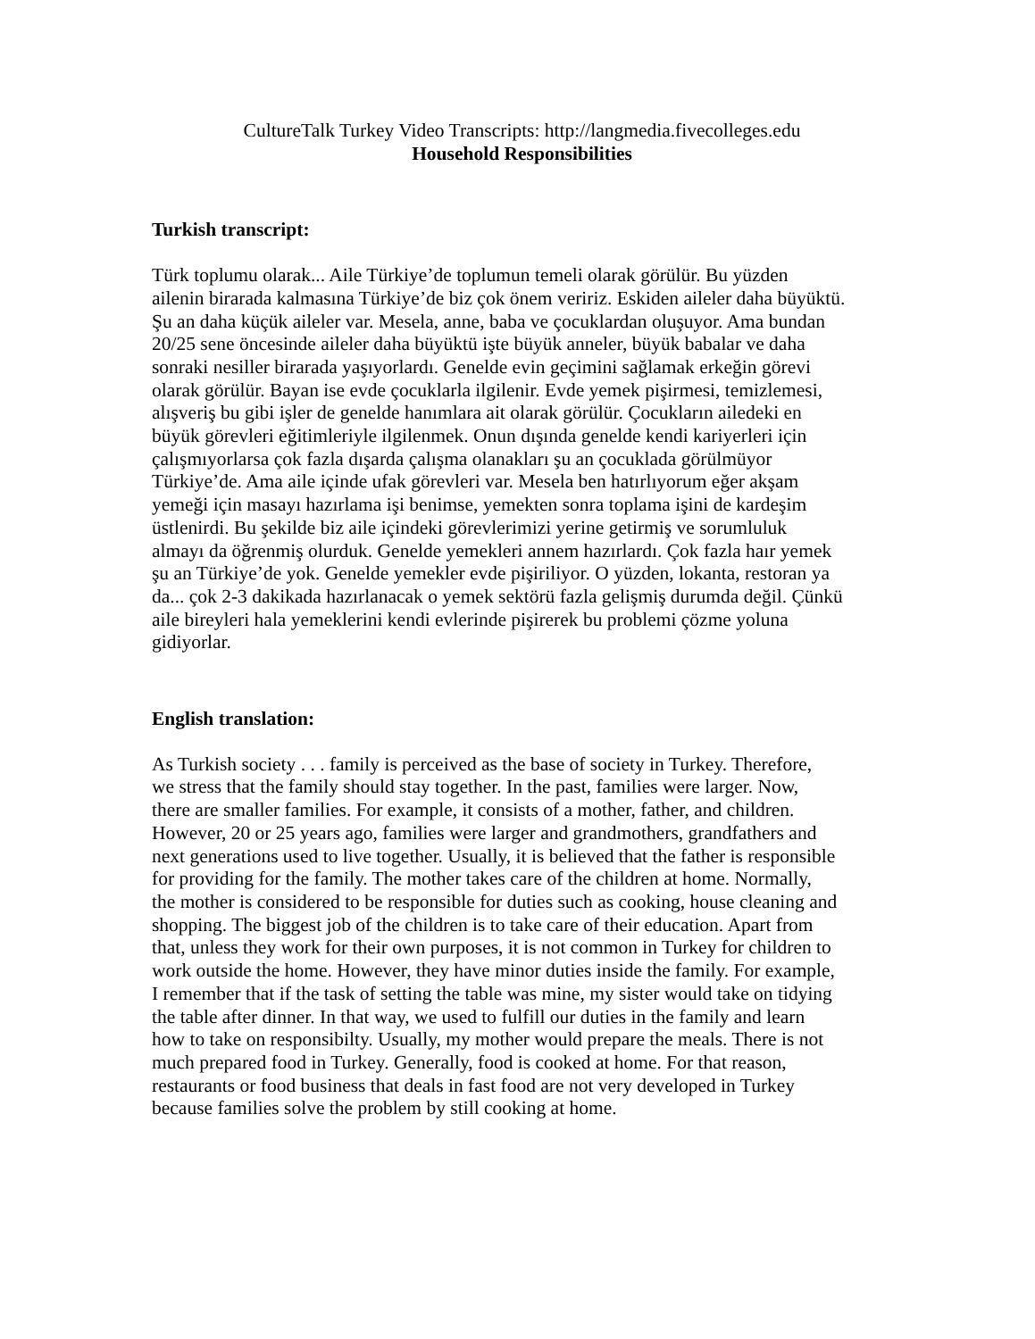CultureTalk Turkey Video Transcripts: http://langmedia.fivecolleges.edu
Household Responsibilities
Turkish transcript:
Türk toplumu olarak... Aile Türkiye’de toplumun temeli olarak görülür. Bu yüzden
ailenin birarada kalmasına Türkiye’de biz çok önem veririz. Eskiden aileler daha büyüktü.
Şu an daha küçük aileler var. Mesela, anne, baba ve çocuklardan oluşuyor. Ama bundan
20/25 sene öncesinde aileler daha büyüktü işte büyük anneler, büyük babalar ve daha
sonraki nesiller birarada yaşıyorlardı. Genelde evin geçimini sağlamak erkeğin görevi
olarak görülür. Bayan ise evde çocuklarla ilgilenir. Evde yemek pişirmesi, temizlemesi,
alışveriş bu gibi işler de genelde hanımlara ait olarak görülür. Çocukların ailedeki en
büyük görevleri eğitimleriyle ilgilenmek. Onun dışında genelde kendi kariyerleri için
çalışmıyorlarsa çok fazla dışarda çalışma olanakları şu an çocuklada görülmüyor
Türkiye’de. Ama aile içinde ufak görevleri var. Mesela ben hatırlıyorum eğer akşam
yemeği için masayı hazırlama işi benimse, yemekten sonra toplama işini de kardeşim
üstlenirdi. Bu şekilde biz aile içindeki görevlerimizi yerine getirmiş ve sorumluluk
almayı da öğrenmiş olurduk. Genelde yemekleri annem hazırlardı. Çok fazla haır yemek
şu an Türkiye’de yok. Genelde yemekler evde pişiriliyor. O yüzden, lokanta, restoran ya
da... çok 2-3 dakikada hazırlanacak o yemek sektörü fazla gelişmiş durumda değil. Çünkü
aile bireyleri hala yemeklerini kendi evlerinde pişirerek bu problemi çözme yoluna
gidiyorlar.
English translation:
As Turkish society . . . family is perceived as the base of society in Turkey. Therefore,
we stress that the family should stay together. In the past, families were larger. Now,
there are smaller families. For example, it consists of a mother, father, and children.
However, 20 or 25 years ago, families were larger and grandmothers, grandfathers and
next generations used to live together. Usually, it is believed that the father is responsible
for providing for the family. The mother takes care of the children at home. Normally,
the mother is considered to be responsible for duties such as cooking, house cleaning and
shopping. The biggest job of the children is to take care of their education. Apart from
that, unless they work for their own purposes, it is not common in Turkey for children to
work outside the home. However, they have minor duties inside the family. For example,
I remember that if the task of setting the table was mine, my sister would take on tidying
the table after dinner. In that way, we used to fulfill our duties in the family and learn
how to take on responsibilty. Usually, my mother would prepare the meals. There is not
much prepared food in Turkey. Generally, food is cooked at home. For that reason,
restaurants or food business that deals in fast food are not very developed in Turkey
because families solve the problem by still cooking at home.